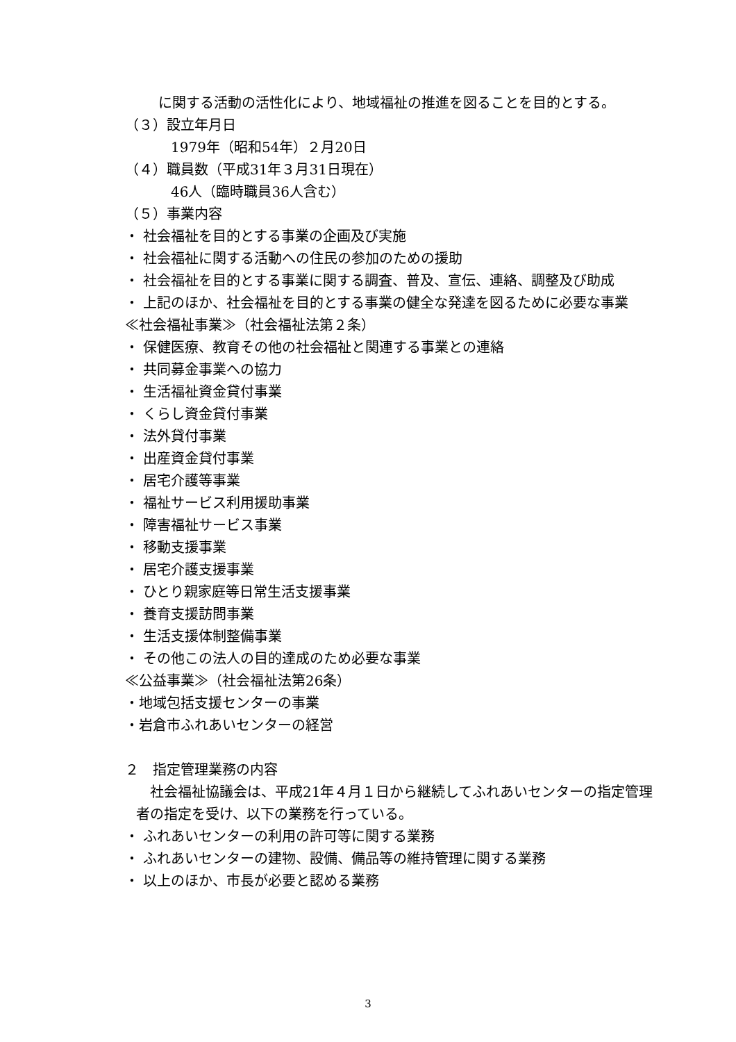に関する活動の活性化により、地域福祉の推進を図ることを目的とする。
（３）設立年月日
1979年（昭和54年）２月20日
（４）職員数（平成31年３月31日現在）
46人（臨時職員36人含む）
（５）事業内容
・ 社会福祉を目的とする事業の企画及び実施
・ 社会福祉に関する活動への住民の参加のための援助
・ 社会福祉を目的とする事業に関する調査、普及、宣伝、連絡、調整及び助成
・ 上記のほか、社会福祉を目的とする事業の健全な発達を図るために必要な事業
≪社会福祉事業≫（社会福祉法第２条）
・ 保健医療、教育その他の社会福祉と関連する事業との連絡
・ 共同募金事業への協力
・ 生活福祉資金貸付事業
・ くらし資金貸付事業
・ 法外貸付事業
・ 出産資金貸付事業
・ 居宅介護等事業
・ 福祉サービス利用援助事業
・ 障害福祉サービス事業
・ 移動支援事業
・ 居宅介護支援事業
・ ひとり親家庭等日常生活支援事業
・ 養育支援訪問事業
・ 生活支援体制整備事業
・ その他この法人の目的達成のため必要な事業
≪公益事業≫（社会福祉法第26条）
・地域包括支援センターの事業
・岩倉市ふれあいセンターの経営
２　指定管理業務の内容
社会福祉協議会は、平成21年４月１日から継続してふれあいセンターの指定管理者の指定を受け、以下の業務を行っている。
・ ふれあいセンターの利用の許可等に関する業務
・ ふれあいセンターの建物、設備、備品等の維持管理に関する業務
・ 以上のほか、市長が必要と認める業務
3